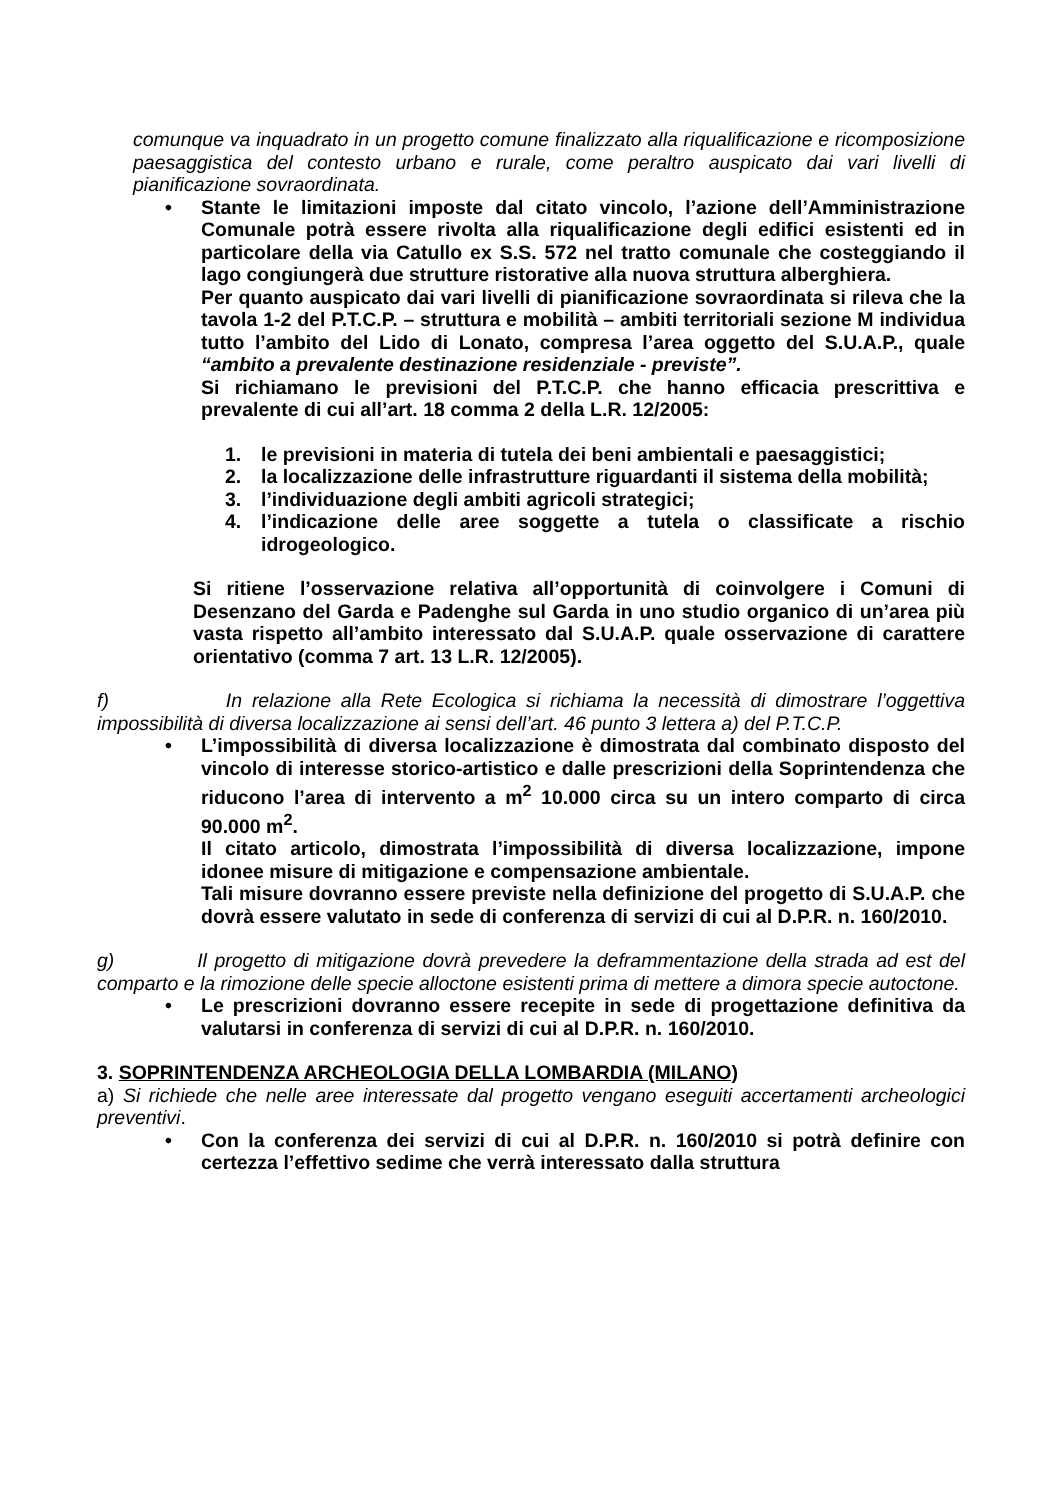comunque va inquadrato in un progetto comune finalizzato alla riqualificazione e ricomposizione paesaggistica del contesto urbano e rurale, come peraltro auspicato dai vari livelli di pianificazione sovraordinata.
• Stante le limitazioni imposte dal citato vincolo, l’azione dell’Amministrazione Comunale potrà essere rivolta alla riqualificazione degli edifici esistenti ed in particolare della via Catullo ex S.S. 572 nel tratto comunale che costeggiando il lago congiungerà due strutture ristorative alla nuova struttura alberghiera.
Per quanto auspicato dai vari livelli di pianificazione sovraordinata si rileva che la tavola 1-2 del P.T.C.P. – struttura e mobilità – ambiti territoriali sezione M individua tutto l’ambito del Lido di Lonato, compresa l’area oggetto del S.U.A.P., quale “ambito a prevalente destinazione residenziale - previste”.
Si richiamano le previsioni del P.T.C.P. che hanno efficacia prescrittiva e prevalente di cui all’art. 18 comma 2 della L.R. 12/2005:
1. le previsioni in materia di tutela dei beni ambientali e paesaggistici;
2. la localizzazione delle infrastrutture riguardanti il sistema della mobilità;
3. l’individuazione degli ambiti agricoli strategici;
4. l’indicazione delle aree soggette a tutela o classificate a rischio idrogeologico.
Si ritiene l’osservazione relativa all’opportunità di coinvolgere i Comuni di Desenzano del Garda e Padenghe sul Garda in uno studio organico di un’area più vasta rispetto all’ambito interessato dal S.U.A.P. quale osservazione di carattere orientativo (comma 7 art. 13 L.R. 12/2005).
f) In relazione alla Rete Ecologica si richiama la necessità di dimostrare l’oggettiva impossibilità di diversa localizzazione ai sensi dell’art. 46 punto 3 lettera a) del P.T.C.P.
• L’impossibilità di diversa localizzazione è dimostrata dal combinato disposto del vincolo di interesse storico-artistico e dalle prescrizioni della Soprintendenza che riducono l’area di intervento a m<sup>2</sup> 10.000 circa su un intero comparto di circa 90.000 m<sup>2</sup>.
Il citato articolo, dimostrata l’impossibilità di diversa localizzazione, impone idonee misure di mitigazione e compensazione ambientale.
Tali misure dovranno essere previste nella definizione del progetto di S.U.A.P. che dovrà essere valutato in sede di conferenza di servizi di cui al D.P.R. n. 160/2010.
g) Il progetto di mitigazione dovrà prevedere la deframmentazione della strada ad est del comparto e la rimozione delle specie alloctone esistenti prima di mettere a dimora specie autoctone.
• Le prescrizioni dovranno essere recepite in sede di progettazione definitiva da valutarsi in conferenza di servizi di cui al D.P.R. n. 160/2010.
3. SOPRINTENDENZA ARCHEOLOGIA DELLA LOMBARDIA (MILANO)
a) Si richiede che nelle aree interessate dal progetto vengano eseguiti accertamenti archeologici preventivi.
• Con la conferenza dei servizi di cui al D.P.R. n. 160/2010 si potrà definire con certezza l’effettivo sedime che verrà interessato dalla struttura